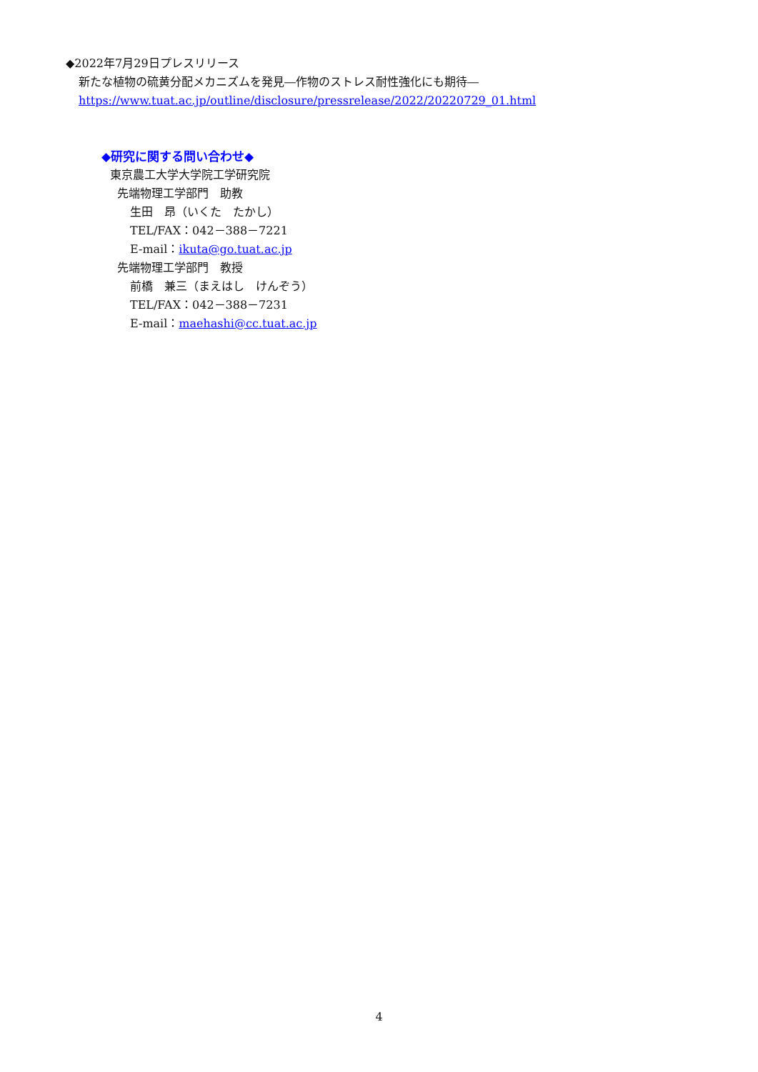◆2022年7月29日プレスリリース
新たな植物の硫黄分配メカニズムを発見―作物のストレス耐性強化にも期待―
https://www.tuat.ac.jp/outline/disclosure/pressrelease/2022/20220729_01.html
◆研究に関する問い合わせ◆
東京農工大学大学院工学研究院
先端物理工学部門　助教
生田　昂（いくた　たかし）
TEL/FAX：042－388－7221
E-mail：ikuta@go.tuat.ac.jp
先端物理工学部門　教授
前橋　兼三（まえはし　けんぞう）
TEL/FAX：042－388－7231
E-mail：maehashi@cc.tuat.ac.jp
4